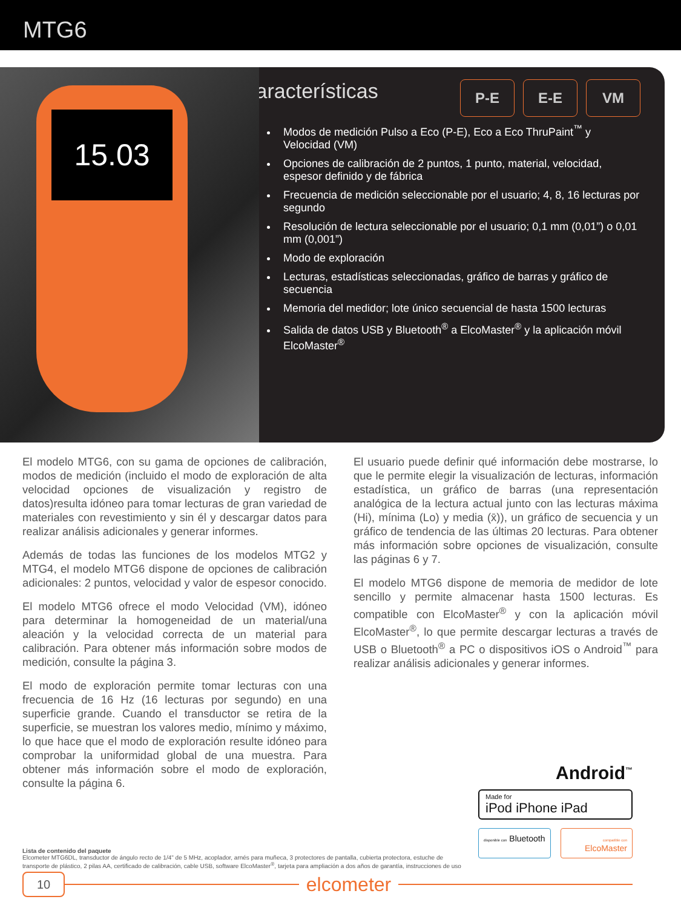MTG6
15.03
Características
P-E E-E VM
Modos de medición Pulso a Eco (P-E), Eco a Eco ThruPaint<sup>™</sup> y Velocidad (VM)
Opciones de calibración de 2 puntos, 1 punto, material, velocidad, espesor definido y de fábrica
Frecuencia de medición seleccionable por el usuario; 4, 8, 16 lecturas por segundo
Resolución de lectura seleccionable por el usuario; 0,1 mm (0,01”) o 0,01 mm (0,001”)
Modo de exploración
Lecturas, estadísticas seleccionadas, gráfico de barras y gráfico de secuencia
Memoria del medidor; lote único secuencial de hasta 1500 lecturas
Salida de datos USB y Bluetooth<sup>®</sup> a ElcoMaster<sup>®</sup> y la aplicación móvil ElcoMaster<sup>®</sup>
El modelo MTG6, con su gama de opciones de calibración, modos de medición (incluido el modo de exploración de alta velocidad opciones de visualización y registro de datos)resulta idóneo para tomar lecturas de gran variedad de materiales con revestimiento y sin él y descargar datos para realizar análisis adicionales y generar informes.
Además de todas las funciones de los modelos MTG2 y MTG4, el modelo MTG6 dispone de opciones de calibración adicionales: 2 puntos, velocidad y valor de espesor conocido.
El modelo MTG6 ofrece el modo Velocidad (VM), idóneo para determinar la homogeneidad de un material/una aleación y la velocidad correcta de un material para calibración. Para obtener más información sobre modos de medición, consulte la página 3.
El modo de exploración permite tomar lecturas con una frecuencia de 16 Hz (16 lecturas por segundo) en una superficie grande. Cuando el transductor se retira de la superficie, se muestran los valores medio, mínimo y máximo, lo que hace que el modo de exploración resulte idóneo para comprobar la uniformidad global de una muestra. Para obtener más información sobre el modo de exploración, consulte la página 6.
El usuario puede definir qué información debe mostrarse, lo que le permite elegir la visualización de lecturas, información estadística, un gráfico de barras (una representación analógica de la lectura actual junto con las lecturas máxima (Hi), mínima (Lo) y media (x̄)), un gráfico de secuencia y un gráfico de tendencia de las últimas 20 lecturas. Para obtener más información sobre opciones de visualización, consulte las páginas 6 y 7.
El modelo MTG6 dispone de memoria de medidor de lote sencillo y permite almacenar hasta 1500 lecturas. Es compatible con ElcoMaster<sup>®</sup> y con la aplicación móvil ElcoMaster<sup>®</sup>, lo que permite descargar lecturas a través de USB o Bluetooth<sup>®</sup> a PC o dispositivos iOS o Android<sup>™</sup> para realizar análisis adicionales y generar informes.
Android<sup>™</sup>
Made for
iPod iPhone iPad
disponible con Bluetooth
compatible con ElcoMaster
Lista de contenido del paquete
Elcometer MTG6DL, transductor de ángulo recto de 1/4" de 5 MHz, acoplador, arnés para muñeca, 3 protectores de pantalla, cubierta protectora, estuche de transporte de plástico, 2 pilas AA, certificado de calibración, cable USB, software ElcoMaster<sup>®</sup>, tarjeta para ampliación a dos años de garantía, instrucciones de uso
10
elcometer